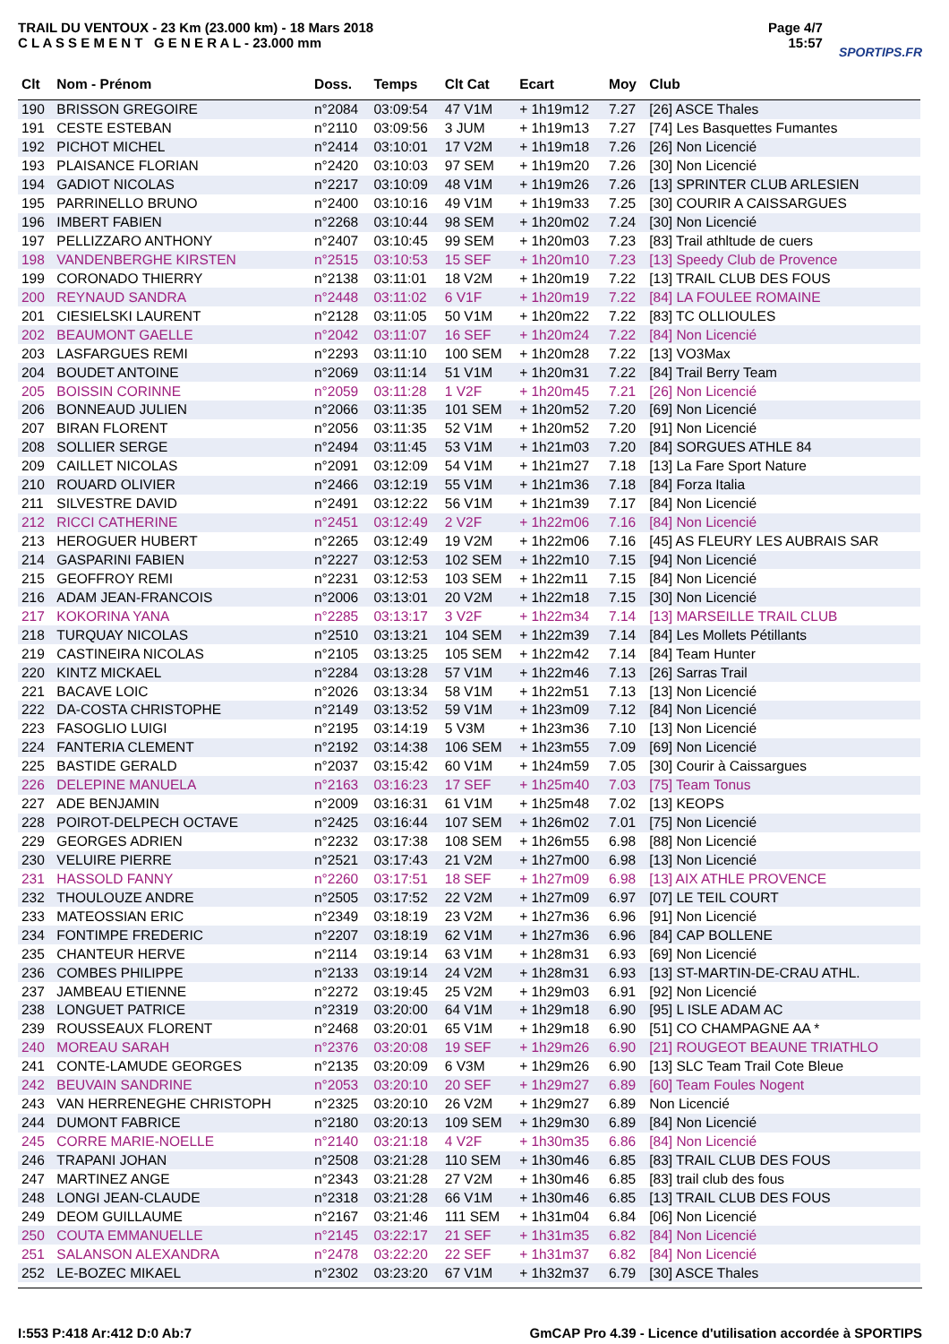TRAIL DU VENTOUX - 23 Km (23.000 km) - 18 Mars 2018
C L A S S E M E N T G E N E R A L - 23.000 mm
Page 4/7
15:57
SPORTIPS.FR
| Clt | Nom - Prénom | Doss. | Temps | Clt Cat | Ecart | Moy | Club |
| --- | --- | --- | --- | --- | --- | --- | --- |
| 190 | BRISSON GREGOIRE | n°2084 | 03:09:54 | 47 V1M | + 1h19m12 | 7.27 | [26] ASCE Thales |
| 191 | CESTE ESTEBAN | n°2110 | 03:09:56 | 3 JUM | + 1h19m13 | 7.27 | [74] Les Basquettes Fumantes |
| 192 | PICHOT MICHEL | n°2414 | 03:10:01 | 17 V2M | + 1h19m18 | 7.26 | [26] Non Licencié |
| 193 | PLAISANCE FLORIAN | n°2420 | 03:10:03 | 97 SEM | + 1h19m20 | 7.26 | [30] Non Licencié |
| 194 | GADIOT NICOLAS | n°2217 | 03:10:09 | 48 V1M | + 1h19m26 | 7.26 | [13] SPRINTER CLUB ARLESIEN |
| 195 | PARRINELLO BRUNO | n°2400 | 03:10:16 | 49 V1M | + 1h19m33 | 7.25 | [30] COURIR A CAISSARGUES |
| 196 | IMBERT FABIEN | n°2268 | 03:10:44 | 98 SEM | + 1h20m02 | 7.24 | [30] Non Licencié |
| 197 | PELLIZZARO ANTHONY | n°2407 | 03:10:45 | 99 SEM | + 1h20m03 | 7.23 | [83] Trail athltude de cuers |
| 198 | VANDENBERGHE KIRSTEN | n°2515 | 03:10:53 | 15 SEF | + 1h20m10 | 7.23 | [13] Speedy Club de Provence |
| 199 | CORONADO THIERRY | n°2138 | 03:11:01 | 18 V2M | + 1h20m19 | 7.22 | [13] TRAIL CLUB DES FOUS |
| 200 | REYNAUD SANDRA | n°2448 | 03:11:02 | 6 V1F | + 1h20m19 | 7.22 | [84] LA FOULEE ROMAINE |
| 201 | CIESIELSKI LAURENT | n°2128 | 03:11:05 | 50 V1M | + 1h20m22 | 7.22 | [83] TC OLLIOULES |
| 202 | BEAUMONT GAELLE | n°2042 | 03:11:07 | 16 SEF | + 1h20m24 | 7.22 | [84] Non Licencié |
| 203 | LASFARGUES REMI | n°2293 | 03:11:10 | 100 SEM | + 1h20m28 | 7.22 | [13] VO3Max |
| 204 | BOUDET ANTOINE | n°2069 | 03:11:14 | 51 V1M | + 1h20m31 | 7.22 | [84] Trail Berry Team |
| 205 | BOISSIN CORINNE | n°2059 | 03:11:28 | 1 V2F | + 1h20m45 | 7.21 | [26] Non Licencié |
| 206 | BONNEAUD JULIEN | n°2066 | 03:11:35 | 101 SEM | + 1h20m52 | 7.20 | [69] Non Licencié |
| 207 | BIRAN FLORENT | n°2056 | 03:11:35 | 52 V1M | + 1h20m52 | 7.20 | [91] Non Licencié |
| 208 | SOLLIER SERGE | n°2494 | 03:11:45 | 53 V1M | + 1h21m03 | 7.20 | [84] SORGUES ATHLE 84 |
| 209 | CAILLET NICOLAS | n°2091 | 03:12:09 | 54 V1M | + 1h21m27 | 7.18 | [13] La Fare Sport Nature |
| 210 | ROUARD OLIVIER | n°2466 | 03:12:19 | 55 V1M | + 1h21m36 | 7.18 | [84] Forza Italia |
| 211 | SILVESTRE DAVID | n°2491 | 03:12:22 | 56 V1M | + 1h21m39 | 7.17 | [84] Non Licencié |
| 212 | RICCI CATHERINE | n°2451 | 03:12:49 | 2 V2F | + 1h22m06 | 7.16 | [84] Non Licencié |
| 213 | HEROGUER HUBERT | n°2265 | 03:12:49 | 19 V2M | + 1h22m06 | 7.16 | [45] AS FLEURY LES AUBRAIS SAR |
| 214 | GASPARINI FABIEN | n°2227 | 03:12:53 | 102 SEM | + 1h22m10 | 7.15 | [94] Non Licencié |
| 215 | GEOFFROY REMI | n°2231 | 03:12:53 | 103 SEM | + 1h22m11 | 7.15 | [84] Non Licencié |
| 216 | ADAM JEAN-FRANCOIS | n°2006 | 03:13:01 | 20 V2M | + 1h22m18 | 7.15 | [30] Non Licencié |
| 217 | KOKORINA YANA | n°2285 | 03:13:17 | 3 V2F | + 1h22m34 | 7.14 | [13] MARSEILLE TRAIL CLUB |
| 218 | TURQUAY NICOLAS | n°2510 | 03:13:21 | 104 SEM | + 1h22m39 | 7.14 | [84] Les Mollets Pétillants |
| 219 | CASTINEIRA NICOLAS | n°2105 | 03:13:25 | 105 SEM | + 1h22m42 | 7.14 | [84] Team Hunter |
| 220 | KINTZ MICKAEL | n°2284 | 03:13:28 | 57 V1M | + 1h22m46 | 7.13 | [26] Sarras Trail |
| 221 | BACAVE LOIC | n°2026 | 03:13:34 | 58 V1M | + 1h22m51 | 7.13 | [13] Non Licencié |
| 222 | DA-COSTA CHRISTOPHE | n°2149 | 03:13:52 | 59 V1M | + 1h23m09 | 7.12 | [84] Non Licencié |
| 223 | FASOGLIO LUIGI | n°2195 | 03:14:19 | 5 V3M | + 1h23m36 | 7.10 | [13] Non Licencié |
| 224 | FANTERIA CLEMENT | n°2192 | 03:14:38 | 106 SEM | + 1h23m55 | 7.09 | [69] Non Licencié |
| 225 | BASTIDE GERALD | n°2037 | 03:15:42 | 60 V1M | + 1h24m59 | 7.05 | [30] Courir à Caissargues |
| 226 | DELEPINE MANUELA | n°2163 | 03:16:23 | 17 SEF | + 1h25m40 | 7.03 | [75] Team Tonus |
| 227 | ADE BENJAMIN | n°2009 | 03:16:31 | 61 V1M | + 1h25m48 | 7.02 | [13] KEOPS |
| 228 | POIROT-DELPECH OCTAVE | n°2425 | 03:16:44 | 107 SEM | + 1h26m02 | 7.01 | [75] Non Licencié |
| 229 | GEORGES ADRIEN | n°2232 | 03:17:38 | 108 SEM | + 1h26m55 | 6.98 | [88] Non Licencié |
| 230 | VELUIRE PIERRE | n°2521 | 03:17:43 | 21 V2M | + 1h27m00 | 6.98 | [13] Non Licencié |
| 231 | HASSOLD FANNY | n°2260 | 03:17:51 | 18 SEF | + 1h27m09 | 6.98 | [13] AIX ATHLE PROVENCE |
| 232 | THOULOUZE ANDRE | n°2505 | 03:17:52 | 22 V2M | + 1h27m09 | 6.97 | [07] LE TEIL COURT |
| 233 | MATEOSSIAN ERIC | n°2349 | 03:18:19 | 23 V2M | + 1h27m36 | 6.96 | [91] Non Licencié |
| 234 | FONTIMPE FREDERIC | n°2207 | 03:18:19 | 62 V1M | + 1h27m36 | 6.96 | [84] CAP BOLLENE |
| 235 | CHANTEUR HERVE | n°2114 | 03:19:14 | 63 V1M | + 1h28m31 | 6.93 | [69] Non Licencié |
| 236 | COMBES PHILIPPE | n°2133 | 03:19:14 | 24 V2M | + 1h28m31 | 6.93 | [13] ST-MARTIN-DE-CRAU ATHL. |
| 237 | JAMBEAU ETIENNE | n°2272 | 03:19:45 | 25 V2M | + 1h29m03 | 6.91 | [92] Non Licencié |
| 238 | LONGUET PATRICE | n°2319 | 03:20:00 | 64 V1M | + 1h29m18 | 6.90 | [95] L ISLE ADAM AC |
| 239 | ROUSSEAUX FLORENT | n°2468 | 03:20:01 | 65 V1M | + 1h29m18 | 6.90 | [51] CO CHAMPAGNE AA * |
| 240 | MOREAU SARAH | n°2376 | 03:20:08 | 19 SEF | + 1h29m26 | 6.90 | [21] ROUGEOT BEAUNE TRIATHLO |
| 241 | CONTE-LAMUDE GEORGES | n°2135 | 03:20:09 | 6 V3M | + 1h29m26 | 6.90 | [13] SLC Team Trail Cote Bleue |
| 242 | BEUVAIN SANDRINE | n°2053 | 03:20:10 | 20 SEF | + 1h29m27 | 6.89 | [60] Team Foules Nogent |
| 243 | VAN HERRENEGHE CHRISTOPH | n°2325 | 03:20:10 | 26 V2M | + 1h29m27 | 6.89 | Non Licencié |
| 244 | DUMONT FABRICE | n°2180 | 03:20:13 | 109 SEM | + 1h29m30 | 6.89 | [84] Non Licencié |
| 245 | CORRE MARIE-NOELLE | n°2140 | 03:21:18 | 4 V2F | + 1h30m35 | 6.86 | [84] Non Licencié |
| 246 | TRAPANI JOHAN | n°2508 | 03:21:28 | 110 SEM | + 1h30m46 | 6.85 | [83] TRAIL CLUB DES FOUS |
| 247 | MARTINEZ ANGE | n°2343 | 03:21:28 | 27 V2M | + 1h30m46 | 6.85 | [83] trail club des fous |
| 248 | LONGI JEAN-CLAUDE | n°2318 | 03:21:28 | 66 V1M | + 1h30m46 | 6.85 | [13] TRAIL CLUB DES FOUS |
| 249 | DEOM GUILLAUME | n°2167 | 03:21:46 | 111 SEM | + 1h31m04 | 6.84 | [06] Non Licencié |
| 250 | COUTA EMMANUELLE | n°2145 | 03:22:17 | 21 SEF | + 1h31m35 | 6.82 | [84] Non Licencié |
| 251 | SALANSON ALEXANDRA | n°2478 | 03:22:20 | 22 SEF | + 1h31m37 | 6.82 | [84] Non Licencié |
| 252 | LE-BOZEC MIKAEL | n°2302 | 03:23:20 | 67 V1M | + 1h32m37 | 6.79 | [30] ASCE Thales |
I:553 P:418 Ar:412 D:0 Ab:7 GmCAP Pro 4.39 - Licence d'utilisation accordée à SPORTIPS